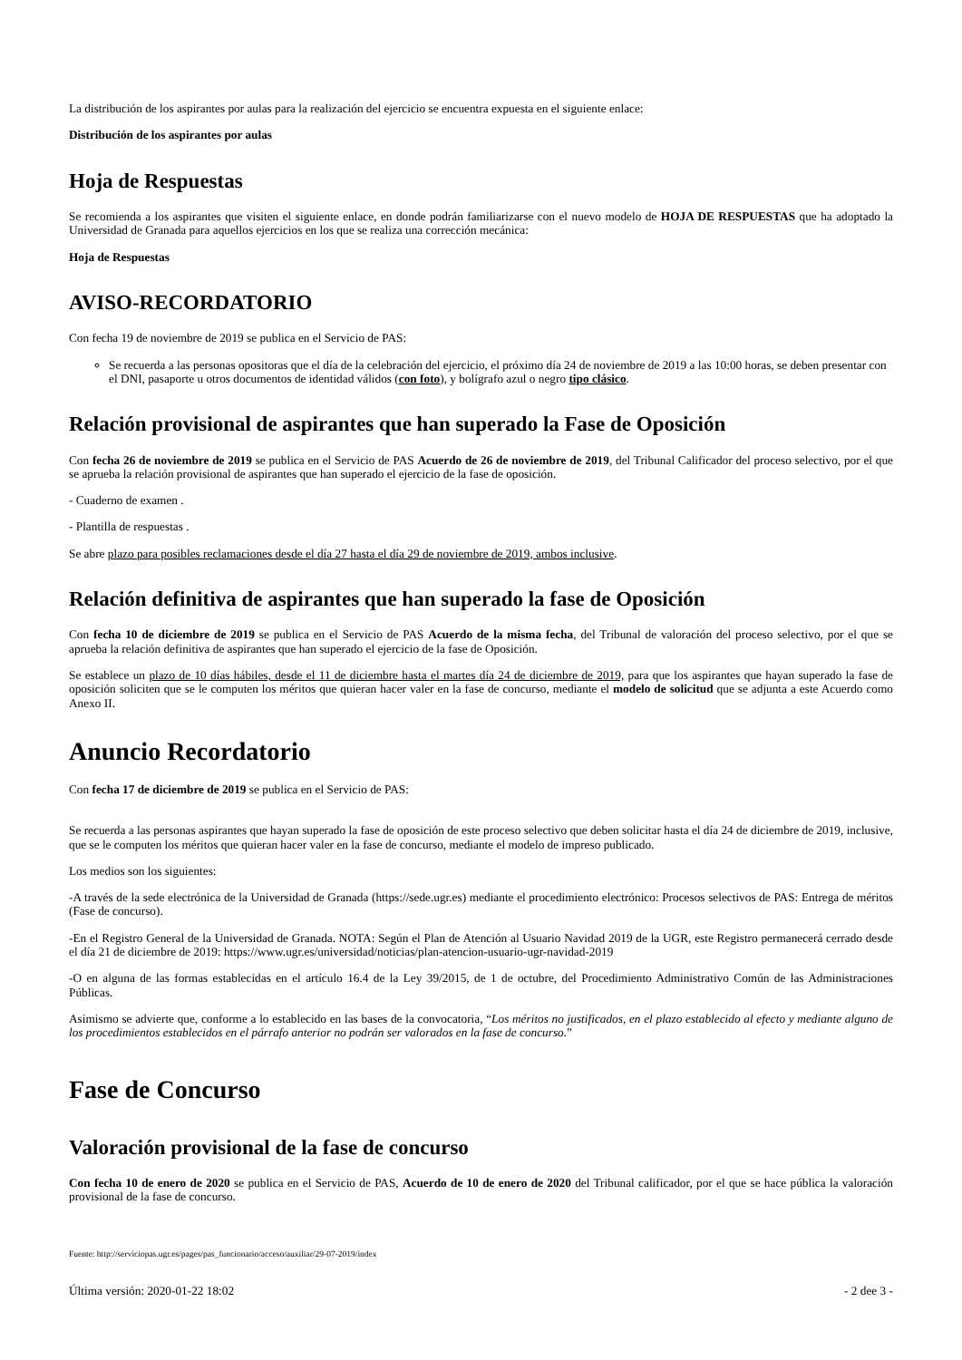La distribución de los aspirantes por aulas para la realización del ejercicio se encuentra expuesta en el siguiente enlace:
Distribución de los aspirantes por aulas
Hoja de Respuestas
Se recomienda a los aspirantes que visiten el siguiente enlace, en donde podrán familiarizarse con el nuevo modelo de HOJA DE RESPUESTAS que ha adoptado la Universidad de Granada para aquellos ejercicios en los que se realiza una corrección mecánica:
Hoja de Respuestas
AVISO-RECORDATORIO
Con fecha 19 de noviembre de 2019 se publica en el Servicio de PAS:
Se recuerda a las personas opositoras que el día de la celebración del ejercicio, el próximo día 24 de noviembre de 2019 a las 10:00 horas, se deben presentar con el DNI, pasaporte u otros documentos de identidad válidos (con foto), y bolígrafo azul o negro tipo clásico.
Relación provisional de aspirantes que han superado la Fase de Oposición
Con fecha 26 de noviembre de 2019 se publica en el Servicio de PAS Acuerdo de 26 de noviembre de 2019, del Tribunal Calificador del proceso selectivo, por el que se aprueba la relación provisional de aspirantes que han superado el ejercicio de la fase de oposición.
- Cuaderno de examen .
- Plantilla de respuestas .
Se abre plazo para posibles reclamaciones desde el día 27 hasta el día 29 de noviembre de 2019, ambos inclusive.
Relación definitiva de aspirantes que han superado la fase de Oposición
Con fecha 10 de diciembre de 2019 se publica en el Servicio de PAS Acuerdo de la misma fecha, del Tribunal de valoración del proceso selectivo, por el que se aprueba la relación definitiva de aspirantes que han superado el ejercicio de la fase de Oposición.
Se establece un plazo de 10 días hábiles, desde el 11 de diciembre hasta el martes día 24 de diciembre de 2019, para que los aspirantes que hayan superado la fase de oposición soliciten que se le computen los méritos que quieran hacer valer en la fase de concurso, mediante el modelo de solicitud que se adjunta a este Acuerdo como Anexo II.
Anuncio Recordatorio
Con fecha 17 de diciembre de 2019 se publica en el Servicio de PAS:
Se recuerda a las personas aspirantes que hayan superado la fase de oposición de este proceso selectivo que deben solicitar hasta el día 24 de diciembre de 2019, inclusive, que se le computen los méritos que quieran hacer valer en la fase de concurso, mediante el modelo de impreso publicado.
Los medios son los siguientes:
-A través de la sede electrónica de la Universidad de Granada (https://sede.ugr.es) mediante el procedimiento electrónico: Procesos selectivos de PAS: Entrega de méritos (Fase de concurso).
-En el Registro General de la Universidad de Granada. NOTA: Según el Plan de Atención al Usuario Navidad 2019 de la UGR, este Registro permanecerá cerrado desde el día 21 de diciembre de 2019: https://www.ugr.es/universidad/noticias/plan-atencion-usuario-ugr-navidad-2019
-O en alguna de las formas establecidas en el artículo 16.4 de la Ley 39/2015, de 1 de octubre, del Procedimiento Administrativo Común de las Administraciones Públicas.
Asimismo se advierte que, conforme a lo establecido en las bases de la convocatoria, “Los méritos no justificados, en el plazo establecido al efecto y mediante alguno de los procedimientos establecidos en el párrafo anterior no podrán ser valorados en la fase de concurso.”
Fase de Concurso
Valoración provisional de la fase de concurso
Con fecha 10 de enero de 2020 se publica en el Servicio de PAS, Acuerdo de 10 de enero de 2020 del Tribunal calificador, por el que se hace pública la valoración provisional de la fase de concurso.
Fuente: http://serviciopas.ugr.es/pages/pas_funcionario/acceso/auxiliar/29-07-2019/index
Última versión: 2020-01-22 18:02 - 2 dee 3 -